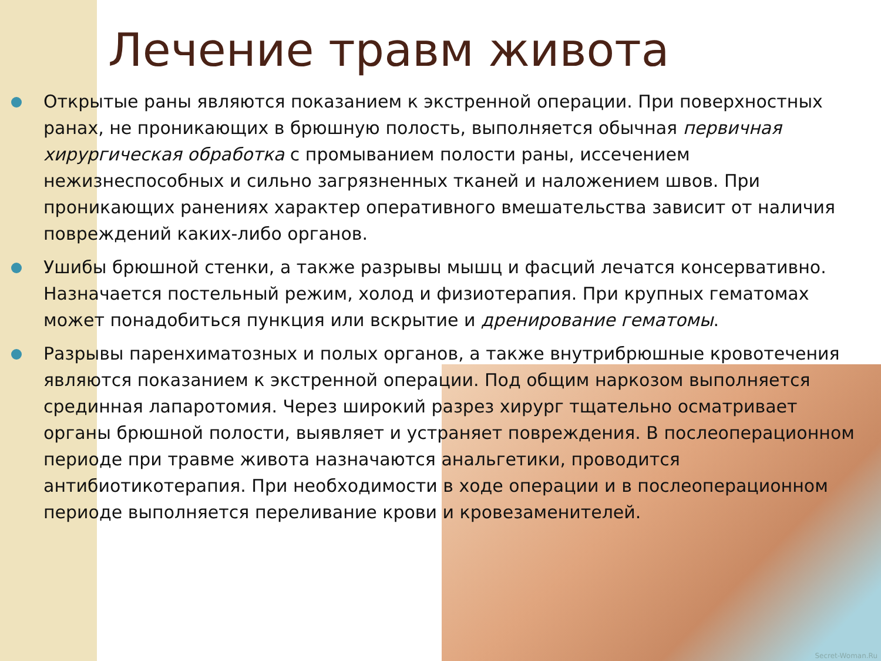Лечение травм живота
Открытые раны являются показанием к экстренной операции. При поверхностных ранах, не проникающих в брюшную полость, выполняется обычная первичная хирургическая обработка с промыванием полости раны, иссечением нежизнеспособных и сильно загрязненных тканей и наложением швов. При проникающих ранениях характер оперативного вмешательства зависит от наличия повреждений каких-либо органов.
Ушибы брюшной стенки, а также разрывы мышц и фасций лечатся консервативно. Назначается постельный режим, холод и физиотерапия. При крупных гематомах может понадобиться пункция или вскрытие и дренирование гематомы.
Разрывы паренхиматозных и полых органов, а также внутрибрюшные кровотечения являются показанием к экстренной операции. Под общим наркозом выполняется срединная лапаротомия. Через широкий разрез хирург тщательно осматривает органы брюшной полости, выявляет и устраняет повреждения. В послеоперационном периоде при травме живота назначаются анальгетики, проводится антибиотикотерапия. При необходимости в ходе операции и в послеоперационном периоде выполняется переливание крови и кровезаменителей.
Secret-Woman.Ru